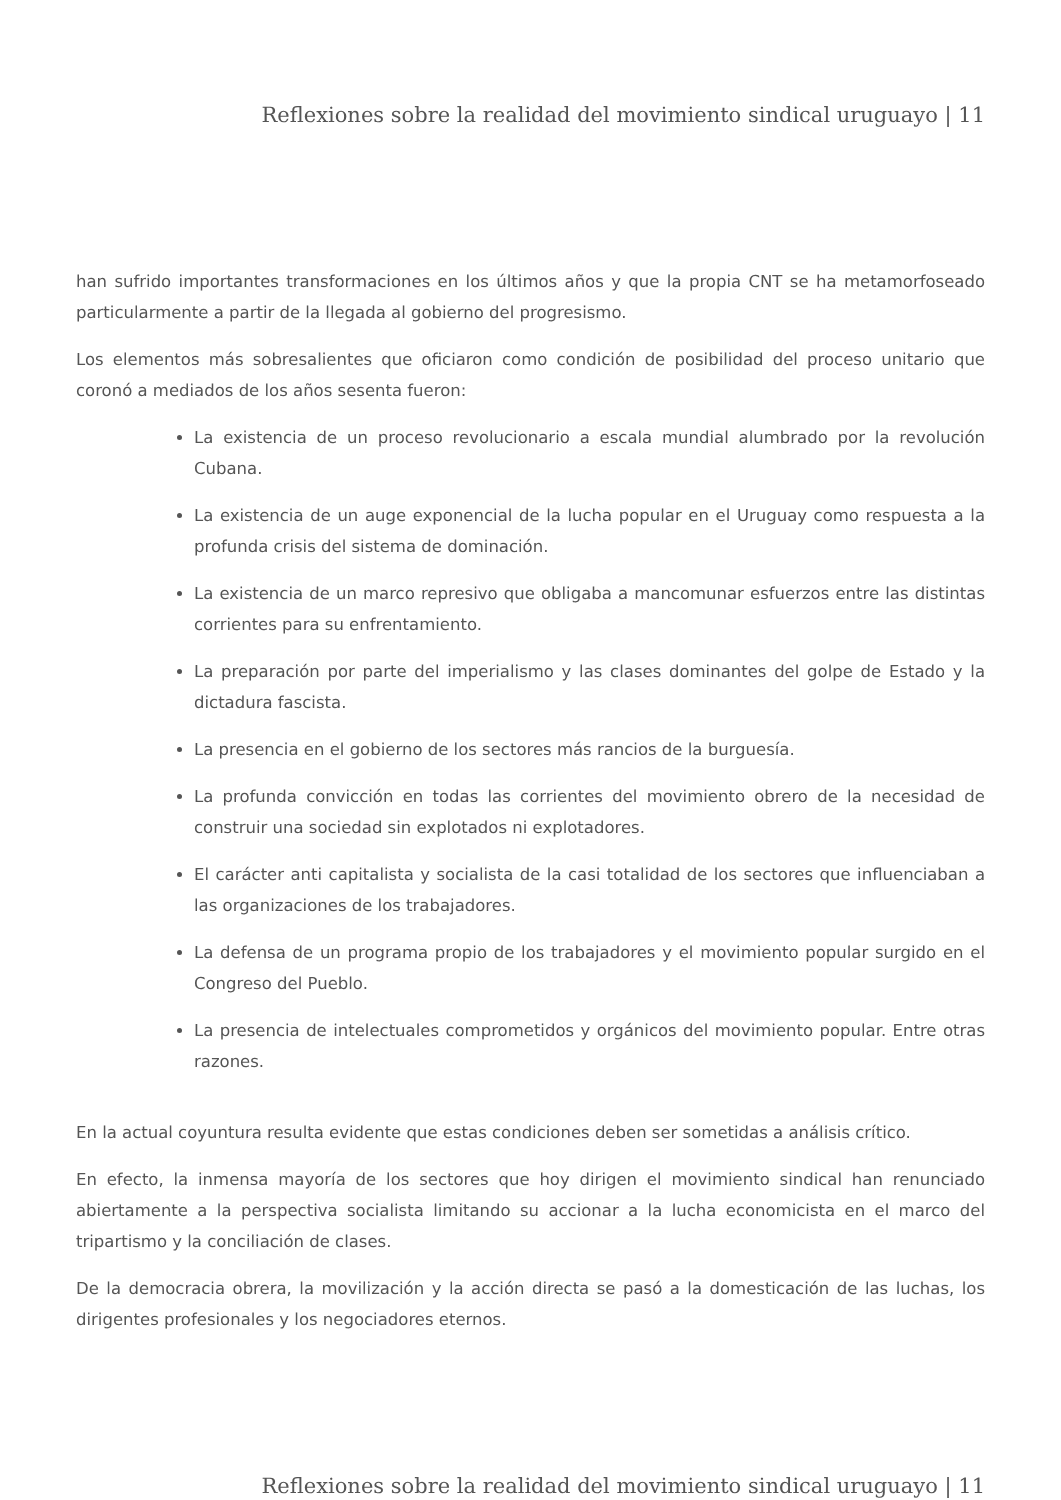Reflexiones sobre la realidad del movimiento sindical uruguayo | 11
han sufrido importantes transformaciones en los últimos años y que la propia CNT se ha metamorfoseado particularmente a partir de la llegada al gobierno del progresismo.
Los elementos más sobresalientes que oficiaron como condición de posibilidad del proceso unitario que coronó a mediados de los años sesenta fueron:
La existencia de un proceso revolucionario a escala mundial alumbrado por la revolución Cubana.
La existencia de un auge exponencial de la lucha popular en el Uruguay como respuesta a la profunda crisis del sistema de dominación.
La existencia de un marco represivo que obligaba a mancomunar esfuerzos entre las distintas corrientes para su enfrentamiento.
La preparación por parte del imperialismo y las clases dominantes del golpe de Estado y la dictadura fascista.
La presencia en el gobierno de los sectores más rancios de la burguesía.
La profunda convicción en todas las corrientes del movimiento obrero de la necesidad de construir una sociedad sin explotados ni explotadores.
El carácter anti capitalista y socialista de la casi totalidad de los sectores que influenciaban a las organizaciones de los trabajadores.
La defensa de un programa propio de los trabajadores y el movimiento popular surgido en el Congreso del Pueblo.
La presencia de intelectuales comprometidos y orgánicos del movimiento popular. Entre otras razones.
En la actual coyuntura resulta evidente que estas condiciones deben ser sometidas a análisis crítico.
En efecto, la inmensa mayoría de los sectores que hoy dirigen el movimiento sindical han renunciado abiertamente a la perspectiva socialista limitando su accionar a la lucha economicista en el marco del tripartismo y la conciliación de clases.
De la democracia obrera, la movilización y la acción directa se pasó a la domesticación de las luchas, los dirigentes profesionales y los negociadores eternos.
Reflexiones sobre la realidad del movimiento sindical uruguayo | 11